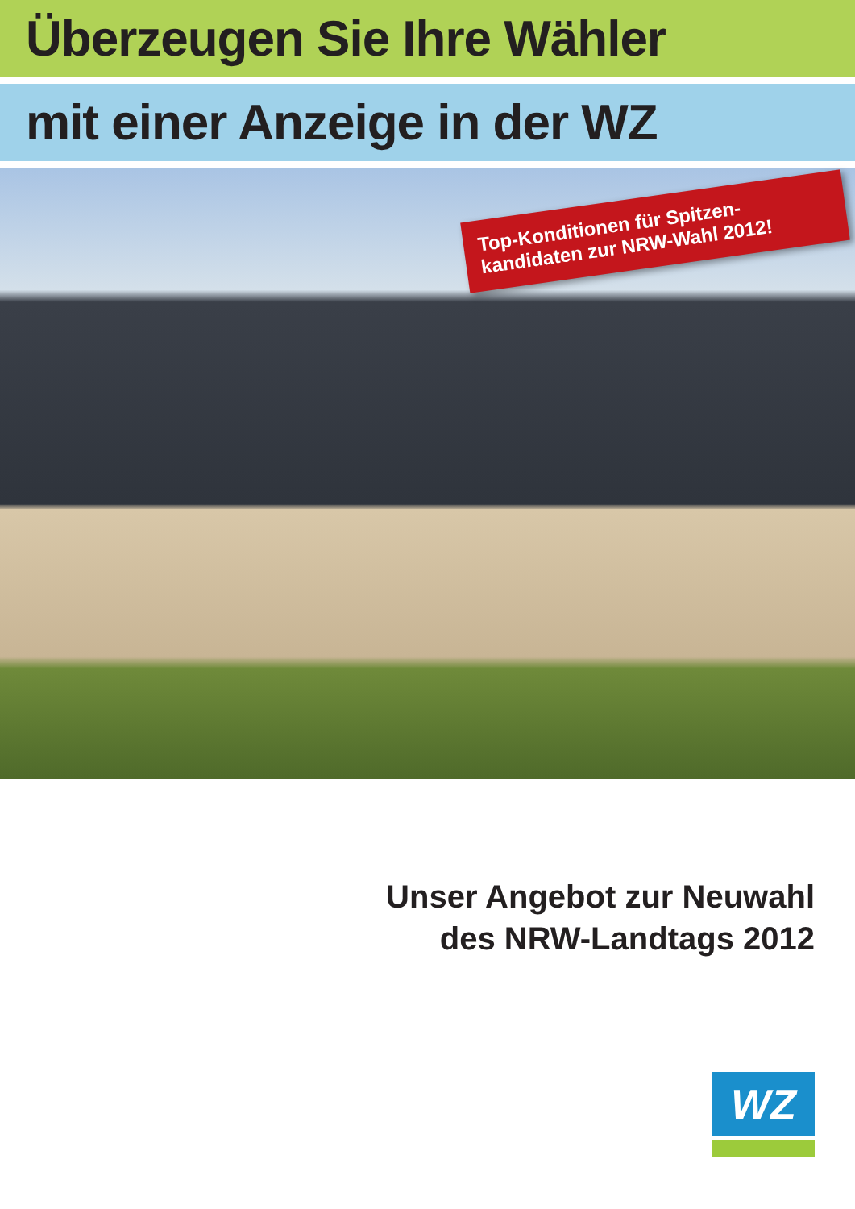Überzeugen Sie Ihre Wähler
mit einer Anzeige in der WZ
Top-Konditionen für Spitzen-kandidaten zur NRW-Wahl 2012!
Unser Angebot zur Neuwahl
des NRW-Landtags 2012
WZ